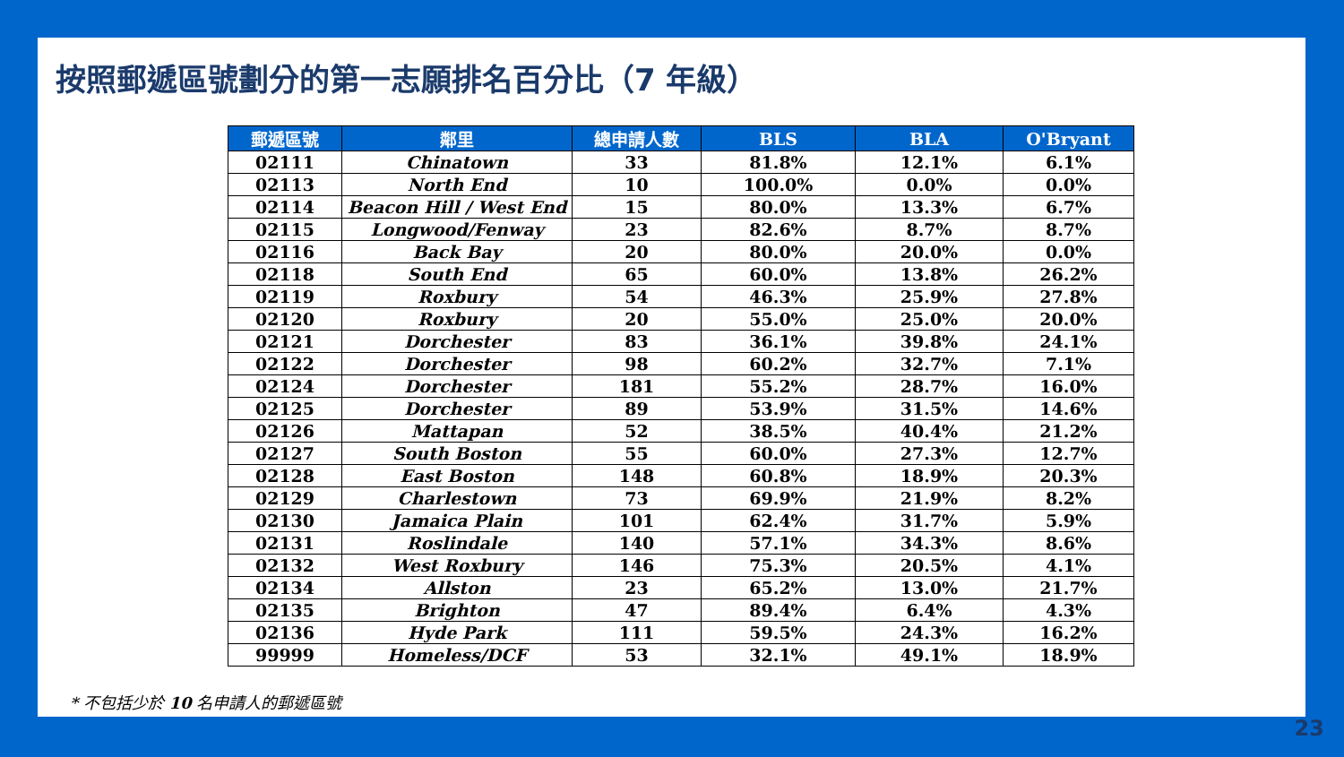按照郵遞區號劃分的第一志願排名百分比（7 年級）
| 郵遞區號 | 鄰里 | 總申請人數 | BLS | BLA | O'Bryant |
| --- | --- | --- | --- | --- | --- |
| 02111 | Chinatown | 33 | 81.8% | 12.1% | 6.1% |
| 02113 | North End | 10 | 100.0% | 0.0% | 0.0% |
| 02114 | Beacon Hill / West End | 15 | 80.0% | 13.3% | 6.7% |
| 02115 | Longwood/Fenway | 23 | 82.6% | 8.7% | 8.7% |
| 02116 | Back Bay | 20 | 80.0% | 20.0% | 0.0% |
| 02118 | South End | 65 | 60.0% | 13.8% | 26.2% |
| 02119 | Roxbury | 54 | 46.3% | 25.9% | 27.8% |
| 02120 | Roxbury | 20 | 55.0% | 25.0% | 20.0% |
| 02121 | Dorchester | 83 | 36.1% | 39.8% | 24.1% |
| 02122 | Dorchester | 98 | 60.2% | 32.7% | 7.1% |
| 02124 | Dorchester | 181 | 55.2% | 28.7% | 16.0% |
| 02125 | Dorchester | 89 | 53.9% | 31.5% | 14.6% |
| 02126 | Mattapan | 52 | 38.5% | 40.4% | 21.2% |
| 02127 | South Boston | 55 | 60.0% | 27.3% | 12.7% |
| 02128 | East Boston | 148 | 60.8% | 18.9% | 20.3% |
| 02129 | Charlestown | 73 | 69.9% | 21.9% | 8.2% |
| 02130 | Jamaica Plain | 101 | 62.4% | 31.7% | 5.9% |
| 02131 | Roslindale | 140 | 57.1% | 34.3% | 8.6% |
| 02132 | West Roxbury | 146 | 75.3% | 20.5% | 4.1% |
| 02134 | Allston | 23 | 65.2% | 13.0% | 21.7% |
| 02135 | Brighton | 47 | 89.4% | 6.4% | 4.3% |
| 02136 | Hyde Park | 111 | 59.5% | 24.3% | 16.2% |
| 99999 | Homeless/DCF | 53 | 32.1% | 49.1% | 18.9% |
* 不包括少於 10 名申請人的郵遞區號
23